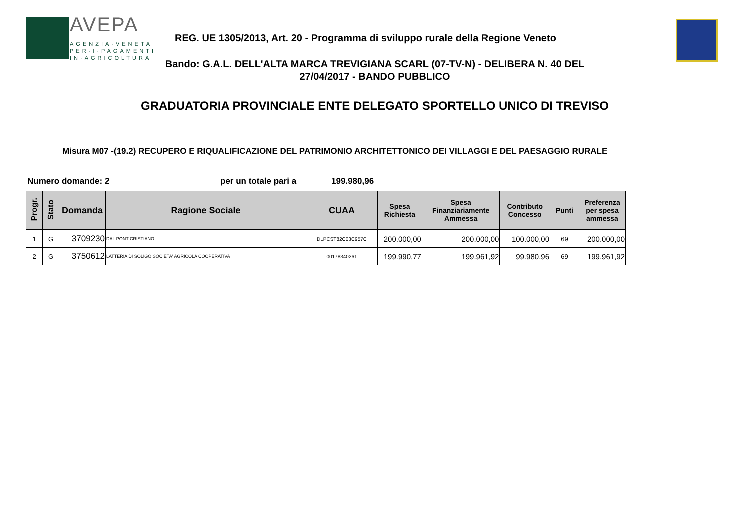AVEPA
AGENZIA·VENETA
PER·I·PAGAMENTI
IN·AGRICOLTURA
REG. UE 1305/2013, Art. 20 - Programma di sviluppo rurale della Regione Veneto
Bando: G.A.L. DELL'ALTA MARCA TREVIGIANA SCARL (07-TV-N) - DELIBERA N. 40 DEL 27/04/2017 - BANDO PUBBLICO
GRADUATORIA PROVINCIALE ENTE DELEGATO SPORTELLO UNICO DI TREVISO
Misura M07 -(19.2) RECUPERO E RIQUALIFICAZIONE DEL PATRIMONIO ARCHITETTONICO DEI VILLAGGI E DEL PAESAGGIO RURALE
Numero domande: 2 per un totale pari a 199.980,96
| Progr. | Stato | Domanda | Ragione Sociale | CUAA | Spesa Richiesta | Spesa Finanziariamente Ammessa | Contributo Concesso | Punti | Preferenza per spesa ammessa |
| --- | --- | --- | --- | --- | --- | --- | --- | --- | --- |
| 1 | G | 3709230 | DAL PONT CRISTIANO | DLPCST82C03C957C | 200.000,00 | 200.000,00 | 100.000,00 | 69 | 200.000,00 |
| 2 | G | 3750612 | LATTERIA DI SOLIGO SOCIETA' AGRICOLA COOPERATIVA | 00178340261 | 199.990,77 | 199.961,92 | 99.980,96 | 69 | 199.961,92 |